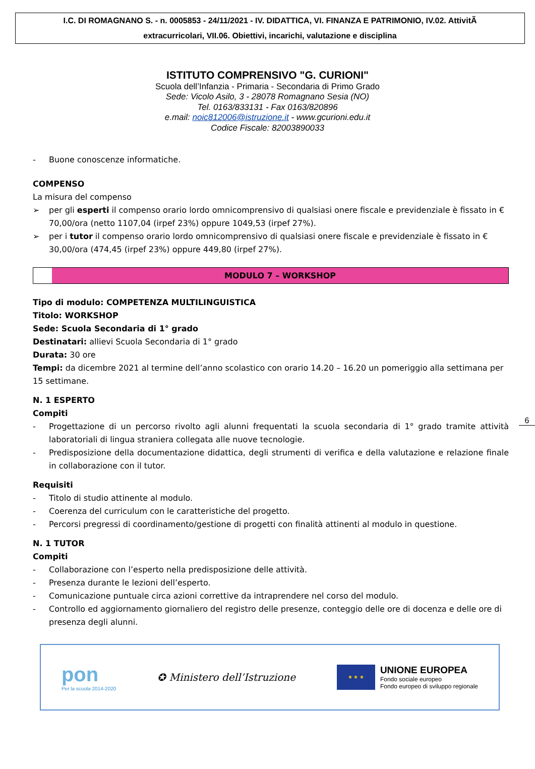I.C. DI ROMAGNANO S. - n. 0005853 - 24/11/2021 - IV. DIDATTICA, VI. FINANZA E PATRIMONIO, IV.02. AttivitÃ
extracurricolari, VII.06. Obiettivi, incarichi, valutazione e disciplina
ISTITUTO COMPRENSIVO "G. CURIONI"
Scuola dell’Infanzia - Primaria - Secondaria di Primo Grado
Sede: Vicolo Asilo, 3 - 28078 Romagnano Sesia (NO)
Tel. 0163/833131 - Fax 0163/820896
e.mail: noic812006@istruzione.it - www.gcurioni.edu.it
Codice Fiscale: 82003890033
- Buone conoscenze informatiche.
COMPENSO
La misura del compenso
➢ per gli esperti il compenso orario lordo omnicomprensivo di qualsiasi onere fiscale e previdenziale è fissato in € 70,00/ora (netto 1107,04 (irpef 23%) oppure 1049,53 (irpef 27%).
➢ per i tutor il compenso orario lordo omnicomprensivo di qualsiasi onere fiscale e previdenziale è fissato in € 30,00/ora (474,45 (irpef 23%) oppure 449,80 (irpef 27%).
MODULO 7 – WORKSHOP
Tipo di modulo: COMPETENZA MULTILINGUISTICA
Titolo: WORKSHOP
Sede: Scuola Secondaria di 1° grado
Destinatari: allievi Scuola Secondaria di 1° grado
Durata: 30 ore
Tempi: da dicembre 2021 al termine dell’anno scolastico con orario 14.20 – 16.20 un pomeriggio alla settimana per 15 settimane.
N. 1 ESPERTO
Compiti
- Progettazione di un percorso rivolto agli alunni frequentati la scuola secondaria di 1° grado tramite attività laboratoriali di lingua straniera collegata alle nuove tecnologie.
- Predisposizione della documentazione didattica, degli strumenti di verifica e della valutazione e relazione finale in collaborazione con il tutor.
Requisiti
- Titolo di studio attinente al modulo.
- Coerenza del curriculum con le caratteristiche del progetto.
- Percorsi pregressi di coordinamento/gestione di progetti con finalità attinenti al modulo in questione.
N. 1 TUTOR
Compiti
- Collaborazione con l’esperto nella predisposizione delle attività.
- Presenza durante le lezioni dell’esperto.
- Comunicazione puntuale circa azioni correttive da intraprendere nel corso del modulo.
- Controllo ed aggiornamento giornaliero del registro delle presenze, conteggio delle ore di docenza e delle ore di presenza degli alunni.
6
pon
Per la scuola 2014-2020
✪ Ministero dell’Istruzione
★ ★ ★
UNIONE EUROPEA
Fondo sociale europeo
Fondo europeo di sviluppo regionale